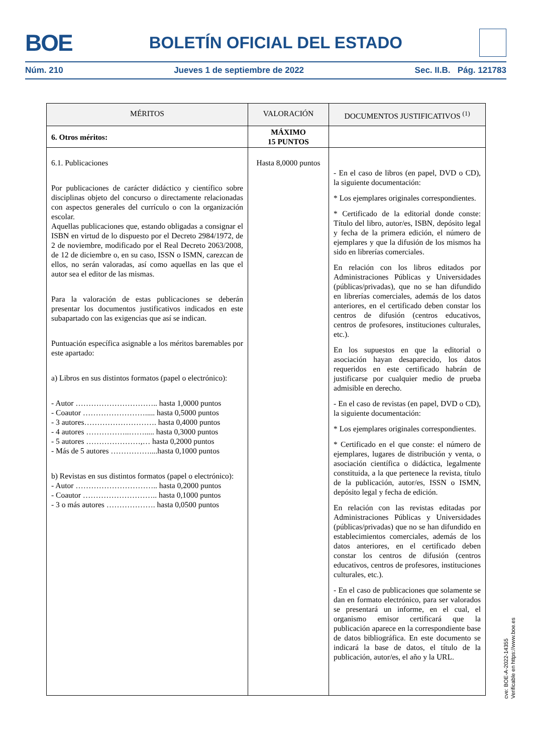BOE BOLETÍN OFICIAL DEL ESTADO
Núm. 210 Jueves 1 de septiembre de 2022 Sec. II.B. Pág. 121783
| MÉRITOS | VALORACIÓN | DOCUMENTOS JUSTIFICATIVOS <sup>(1)</sup> |
| --- | --- | --- |
| 6. Otros méritos: | MÁXIMO 15 PUNTOS | |
| 6.1. Publicaciones Por publicaciones de carácter didáctico y científico sobre disciplinas objeto del concurso o directamente relacionadas con aspectos generales del currículo o con la organización escolar. Aquellas publicaciones que, estando obligadas a consignar el ISBN en virtud de lo dispuesto por el Decreto 2984/1972, de 2 de noviembre, modificado por el Real Decreto 2063/2008, de 12 de diciembre o, en su caso, ISSN o ISMN, carezcan de ellos, no serán valoradas, así como aquellas en las que el autor sea el editor de las mismas. Para la valoración de estas publicaciones se deberán presentar los documentos justificativos indicados en este subapartado con las exigencias que así se indican. Puntuación específica asignable a los méritos baremables por este apartado: a) Libros en sus distintos formatos (papel o electrónico): - Autor ………………………….. hasta 1,0000 puntos - Coautor ……………………..... hasta 0,5000 puntos - 3 autores………………………. hasta 0,4000 puntos - 4 autores ……………..……..... hasta 0,3000 puntos - 5 autores …………………,… hasta 0,2000 puntos - Más de 5 autores ……………....hasta 0,1000 puntos b) Revistas en sus distintos formatos (papel o electrónico): - Autor ………………………….. hasta 0,2000 puntos - Coautor ……………………….. hasta 0,1000 puntos - 3 o más autores ………………. hasta 0,0500 puntos | Hasta 8,0000 puntos | - En el caso de libros (en papel, DVD o CD), la siguiente documentación: * Los ejemplares originales correspondientes. * Certificado de la editorial donde conste: Título del libro, autor/es, ISBN, depósito legal y fecha de la primera edición, el número de ejemplares y que la difusión de los mismos ha sido en librerías comerciales. En relación con los libros editados por Administraciones Públicas y Universidades (públicas/privadas), que no se han difundido en librerías comerciales, además de los datos anteriores, en el certificado deben constar los centros de difusión (centros educativos, centros de profesores, instituciones culturales, etc.). En los supuestos en que la editorial o asociación hayan desaparecido, los datos requeridos en este certificado habrán de justificarse por cualquier medio de prueba admisible en derecho. - En el caso de revistas (en papel, DVD o CD), la siguiente documentación: * Los ejemplares originales correspondientes. * Certificado en el que conste: el número de ejemplares, lugares de distribución y venta, o asociación científica o didáctica, legalmente constituida, a la que pertenece la revista, título de la publicación, autor/es, ISSN o ISMN, depósito legal y fecha de edición. En relación con las revistas editadas por Administraciones Públicas y Universidades (públicas/privadas) que no se han difundido en establecimientos comerciales, además de los datos anteriores, en el certificado deben constar los centros de difusión (centros educativos, centros de profesores, instituciones culturales, etc.). - En el caso de publicaciones que solamente se dan en formato electrónico, para ser valorados se presentará un informe, en el cual, el organismo emisor certificará que la publicación aparece en la correspondiente base de datos bibliográfica. En este documento se indicará la base de datos, el título de la publicación, autor/es, el año y la URL. |
cve: BOE-A-2022-14355
Verificable en https://www.boe.es